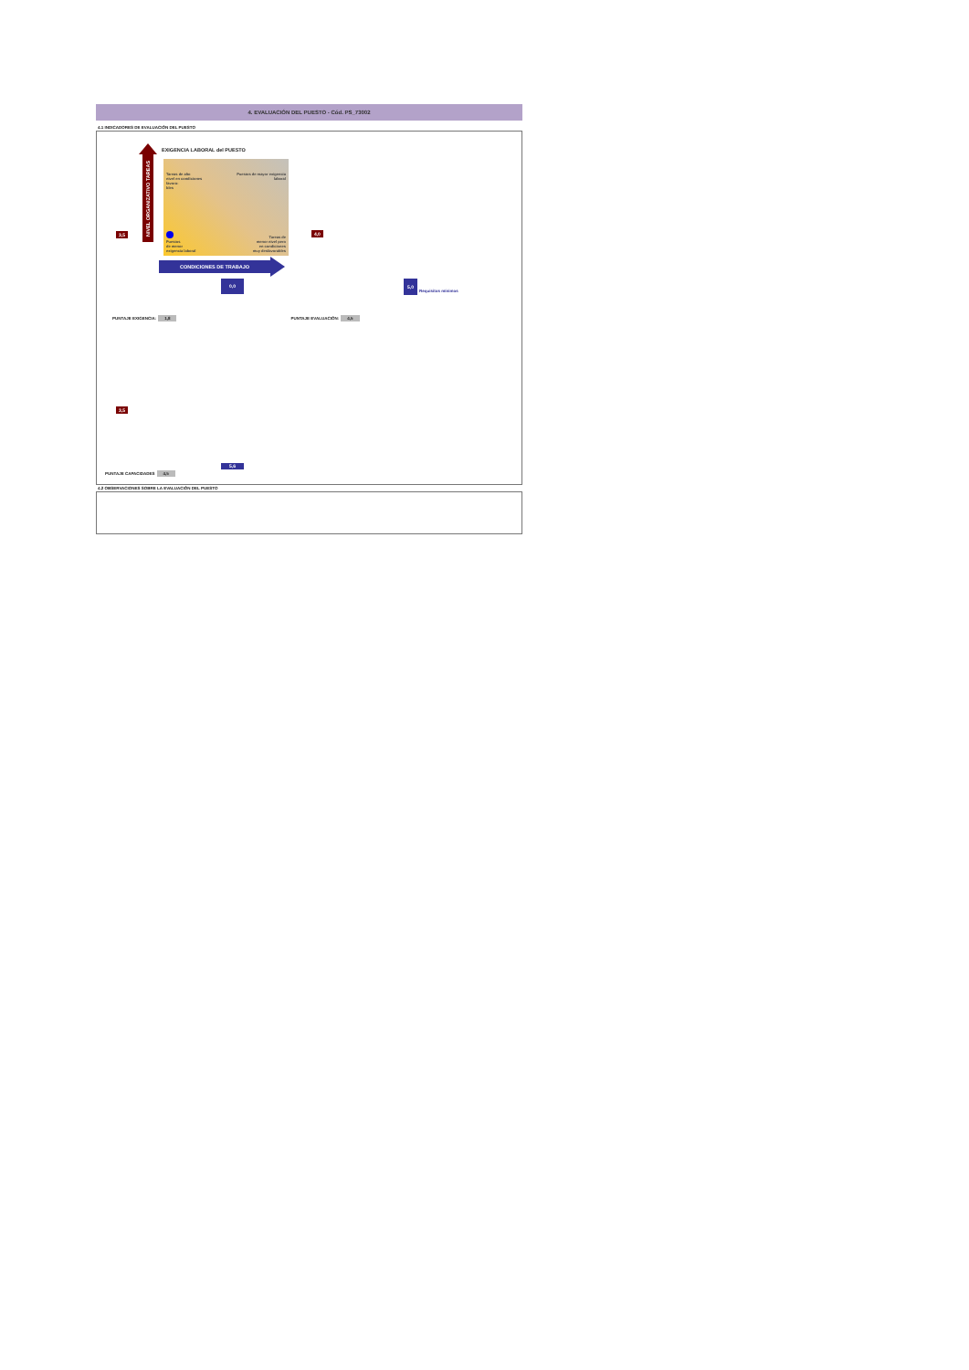4. EVALUACIÓN DEL PUESTO - Cód. PS_73002
4.1 INDICADORES DE EVALUACIÓN DEL PUESTO
EXIGENCIA LABORAL del PUESTO
3,5
NIVEL ORGANIZATIVO TAREAS
Tareas de alto
nivel en condiciones
favora-
bles
Puestos de mayor exigencia
laboral
Puestos
de menor
exigencia laboral
Tareas de
menor nivel pero
en condiciones
muy desfavorables
4,0
CONDICIONES DE TRABAJO
0,0
5,0
Requisitos mínimos
PUNTAJE EXIGENCIA: 1,8 PUNTAJE EVALUACIÓN: 4,5
3,5
5,6
PUNTAJE CAPACIDADES 4,5
4.2 OBSERVACIONES SOBRE LA EVALUACIÓN DEL PUESTO